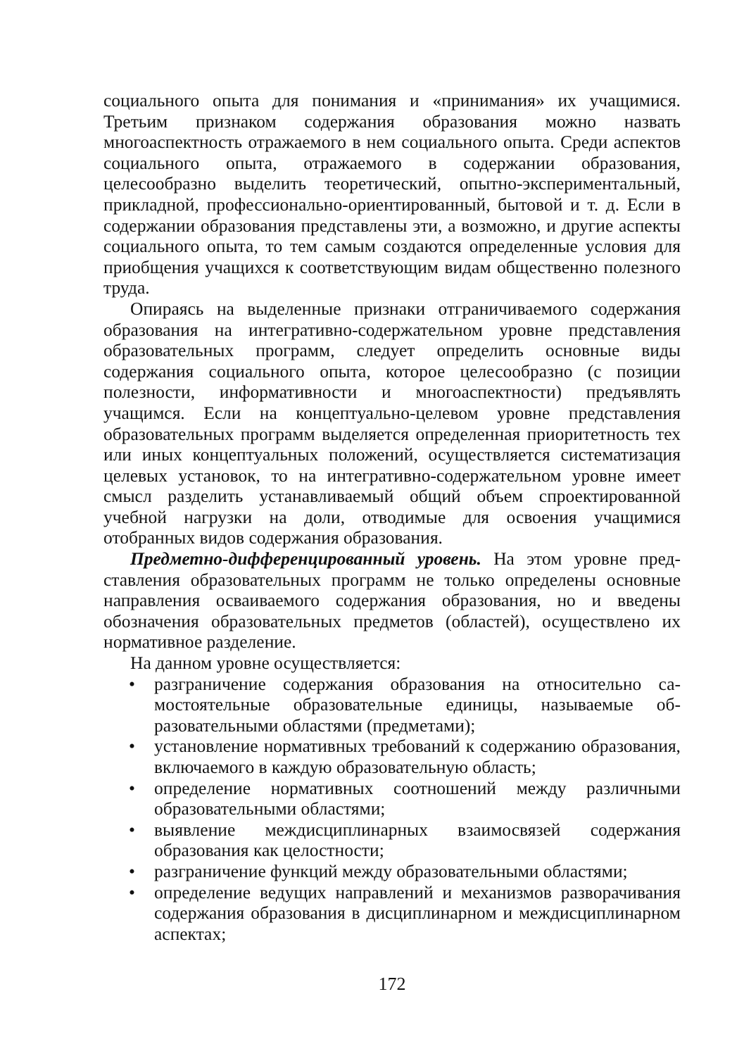социального опыта для понимания и «принимания» их учащими­ся. Третьим признаком содержания образования можно назвать многоаспектность отражаемого в нем социального опыта. Среди аспектов социального опыта, отражаемого в содержании образо­вания, целесообразно выделить теоретический, опытно-экспери­ментальный, прикладной, профессионально-ориентированный, бытовой и т. д. Если в содержании образования представлены эти, а возможно, и другие аспекты социального опыта, то тем самым создаются определенные условия для приобщения учащихся к со­ответствующим видам общественно полезного труда.
Опираясь на выделенные признаки отграничиваемого содер­жания образования на интегративно-содержательном уровне пред­ставления образовательных программ, следует определить основ­ные виды содержания социального опыта, которое целесообразно (с позиции полезности, информативности и многоаспектности) предъявлять учащимся. Если на концептуально-целевом уровне представления образовательных программ выделяется определен­ная приоритетность тех или иных концептуальных положений, осуществляется систематизация целевых установок, то на интег­ративно-содержательном уровне имеет смысл разделить устанав­ливаемый общий объем спроектированной учебной нагрузки на доли, отводимые для освоения учащимися отобранных видов со­держания образования.
Предметно-дифференцированный уровень. На этом уровне пред­ставления образовательных программ не только определены ос­новные направления осваиваемого содержания образования, но и введены обозначения образовательных предметов (областей), осу­ществлено их нормативное разделение.
На данном уровне осуществляется:
• разграничение содержания образования на относительно са­мостоятельные образовательные единицы, называемые об­разовательными областями (предметами);
• установление нормативных требований к содержанию обра­зования, включаемого в каждую образовательную область;
• определение нормативных соотношений между различны­ми образовательными областями;
• выявление междисциплинарных взаимосвязей содержания образования как целостности;
• разграничение функций между образовательными областя­ми;
• определение ведущих направлений и механизмов развора­чивания содержания образования в дисциплинарном и меж­дисциплинарном аспектах;
172